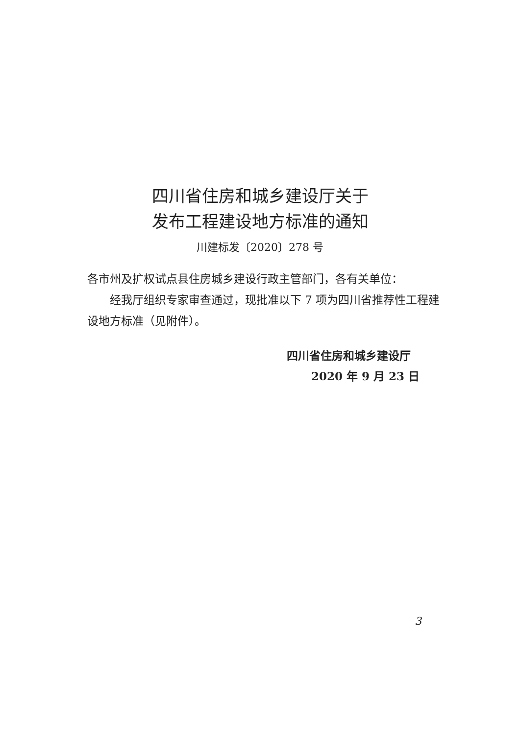四川省住房和城乡建设厅关于
发布工程建设地方标准的通知
川建标发〔2020〕278 号
各市州及扩权试点县住房城乡建设行政主管部门，各有关单位：
经我厅组织专家审查通过，现批准以下 7 项为四川省推荐性工程建设地方标准（见附件）。
四川省住房和城乡建设厅
2020 年 9 月 23 日
3